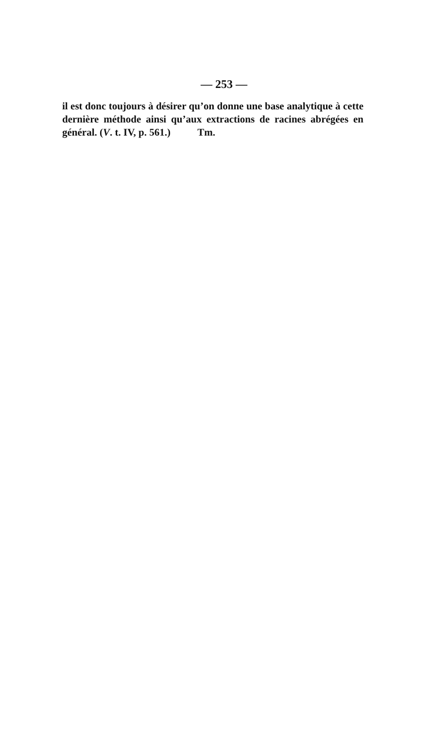— 253 —
il est donc toujours à désirer qu’on donne une base analytique à cette dernière méthode ainsi qu’aux extractions de racines abrégées en général. (V. t. IV, p. 561.) Tm.